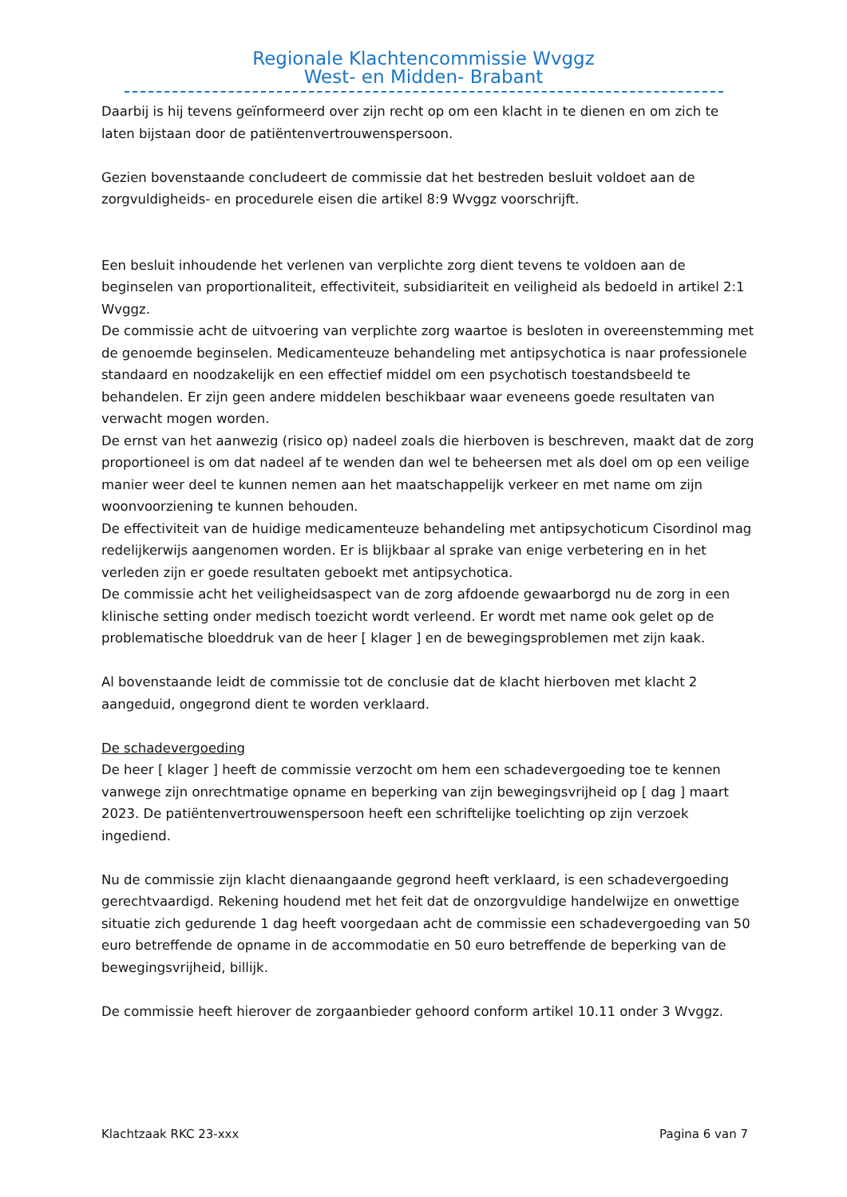Regionale Klachtencommissie Wvggz
West- en Midden- Brabant
Daarbij is hij tevens geïnformeerd over zijn recht op om een klacht in te dienen en om zich te laten bijstaan door de patiëntenvertrouwenspersoon.
Gezien bovenstaande concludeert de commissie dat het bestreden besluit voldoet aan de zorgvuldigheids- en procedurele eisen die artikel 8:9 Wvggz voorschrijft.
Een besluit inhoudende het verlenen van verplichte zorg dient tevens te voldoen aan de beginselen van proportionaliteit, effectiviteit, subsidiariteit en veiligheid als bedoeld in artikel 2:1 Wvggz.
De commissie acht de uitvoering van verplichte zorg waartoe is besloten in overeenstemming met de genoemde beginselen. Medicamenteuze behandeling met antipsychotica is naar professionele standaard en noodzakelijk en een effectief middel om een psychotisch toestandsbeeld te behandelen. Er zijn geen andere middelen beschikbaar waar eveneens goede resultaten van verwacht mogen worden.
De ernst van het aanwezig (risico op) nadeel zoals die hierboven is beschreven, maakt dat de zorg proportioneel is om dat nadeel af te wenden dan wel te beheersen met als doel om op een veilige manier weer deel te kunnen nemen aan het maatschappelijk verkeer en met name om zijn woonvoorziening te kunnen behouden.
De effectiviteit van de huidige medicamenteuze behandeling met antipsychoticum Cisordinol mag redelijkerwijs aangenomen worden. Er is blijkbaar al sprake van enige verbetering en in het verleden zijn er goede resultaten geboekt met antipsychotica.
De commissie acht het veiligheidsaspect van de zorg afdoende gewaarborgd nu de zorg in een klinische setting onder medisch toezicht wordt verleend. Er wordt met name ook gelet op de problematische bloeddruk van de heer [ klager ] en de bewegingsproblemen met zijn kaak.
Al bovenstaande leidt de commissie tot de conclusie dat de klacht hierboven met klacht 2 aangeduid, ongegrond dient te worden verklaard.
De schadevergoeding
De heer [ klager ] heeft de commissie verzocht om hem een schadevergoeding toe te kennen vanwege zijn onrechtmatige opname en beperking van zijn bewegingsvrijheid op [ dag ] maart 2023. De patiëntenvertrouwenspersoon heeft een schriftelijke toelichting op zijn verzoek ingediend.
Nu de commissie zijn klacht dienaangaande gegrond heeft verklaard, is een schadevergoeding gerechtvaardigd. Rekening houdend met het feit dat de onzorgvuldige handelwijze en onwettige situatie zich gedurende 1 dag heeft voorgedaan acht de commissie een schadevergoeding van 50 euro betreffende de opname in de accommodatie en 50 euro betreffende de beperking van de bewegingsvrijheid, billijk.
De commissie heeft hierover de zorgaanbieder gehoord conform artikel 10.11 onder 3 Wvggz.
Klachtzaak RKC 23-xxx Pagina 6 van 7